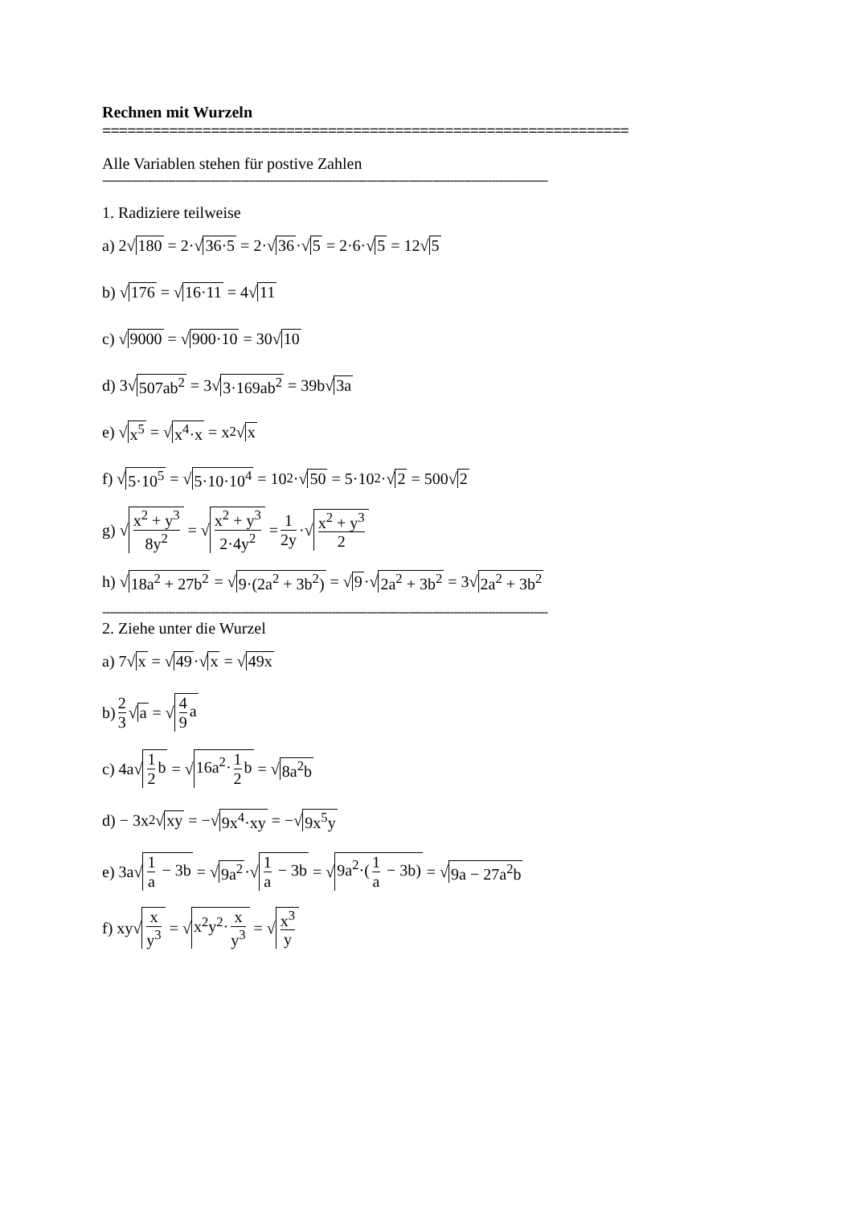Rechnen mit Wurzeln
===============================================================
Alle Variablen stehen für postive Zahlen
--------------------------------------------------------------------------------------------------------------------------------
1. Radiziere teilweise
a) 2√ 180 = 2·√ 36·5 = 2·√ 36 ·√ 5 = 2·6·√ 5 = 12√ 5
b) √ 176 = √ 16·11 = 4√ 11
c) √ 9000 = √ 900·10 = 30√ 10
d) 3√ 507ab<sup>2</sup> = 3√ 3·169ab<sup>2</sup> = 39b√ 3a
e) √ x<sup>5</sup> = √ x<sup>4</sup>·x = x<sup>2</sup>√ x
f) √ 5·10<sup>5</sup> = √ 5·10·10<sup>4</sup> = 10<sup>2</sup>·√ 50 = 5·10<sup>2</sup>·√ 2 = 500√ 2
g) √ x<sup>2</sup> + y<sup>3</sup> 8y<sup>2</sup> = √ x<sup>2</sup> + y<sup>3</sup> 2·4y<sup>2</sup> = 1 2y ·√ x<sup>2</sup> + y<sup>3</sup> 2
h) √ 18a<sup>2</sup> + 27b<sup>2</sup> = √ 9·(2a<sup>2</sup> + 3b<sup>2</sup>) = √ 9 ·√ 2a<sup>2</sup> + 3b<sup>2</sup> = 3√ 2a<sup>2</sup> + 3b<sup>2</sup>
--------------------------------------------------------------------------------------------------------------------------------
2. Ziehe unter die Wurzel
a) 7√ x = √ 49 ·√ x = √ 49x
b) 2 3 √ a = √ 4 9 a
c) 4a√ 1 2 b = √ 16a<sup>2</sup>· 1 2 b = √ 8a<sup>2</sup>b
d) − 3x<sup>2</sup>√ xy = −√ 9x<sup>4</sup>·xy = −√ 9x<sup>5</sup>y
e) 3a√ 1 a − 3b = √ 9a<sup>2</sup> ·√ 1 a − 3b = √ 9a<sup>2</sup>·(1 a − 3b) = √ 9a − 27a<sup>2</sup>b
f) xy√ x y<sup>3</sup> = √ x<sup>2</sup>y<sup>2</sup>· x y<sup>3</sup> = √ x<sup>3</sup> y